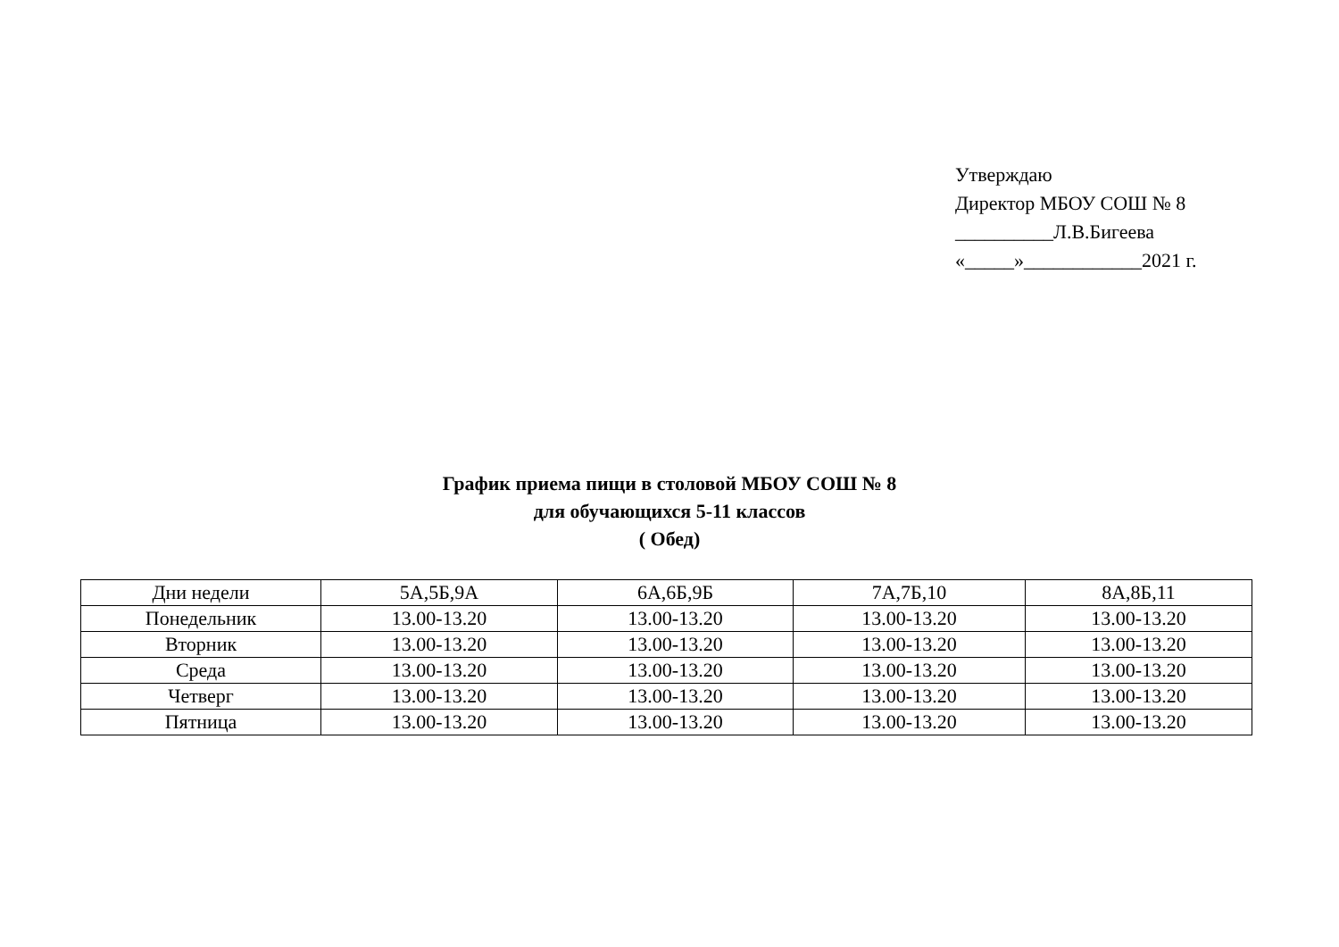Утверждаю
Директор МБОУ СОШ № 8
__________Л.В.Бигеева
«_____»____________2021 г.
График приема пищи в столовой МБОУ СОШ № 8
для обучающихся 5-11 классов
( Обед)
| Дни недели | 5А,5Б,9А | 6А,6Б,9Б | 7А,7Б,10 | 8А,8Б,11 |
| Понедельник | 13.00-13.20 | 13.00-13.20 | 13.00-13.20 | 13.00-13.20 |
| Вторник | 13.00-13.20 | 13.00-13.20 | 13.00-13.20 | 13.00-13.20 |
| Среда | 13.00-13.20 | 13.00-13.20 | 13.00-13.20 | 13.00-13.20 |
| Четверг | 13.00-13.20 | 13.00-13.20 | 13.00-13.20 | 13.00-13.20 |
| Пятница | 13.00-13.20 | 13.00-13.20 | 13.00-13.20 | 13.00-13.20 |